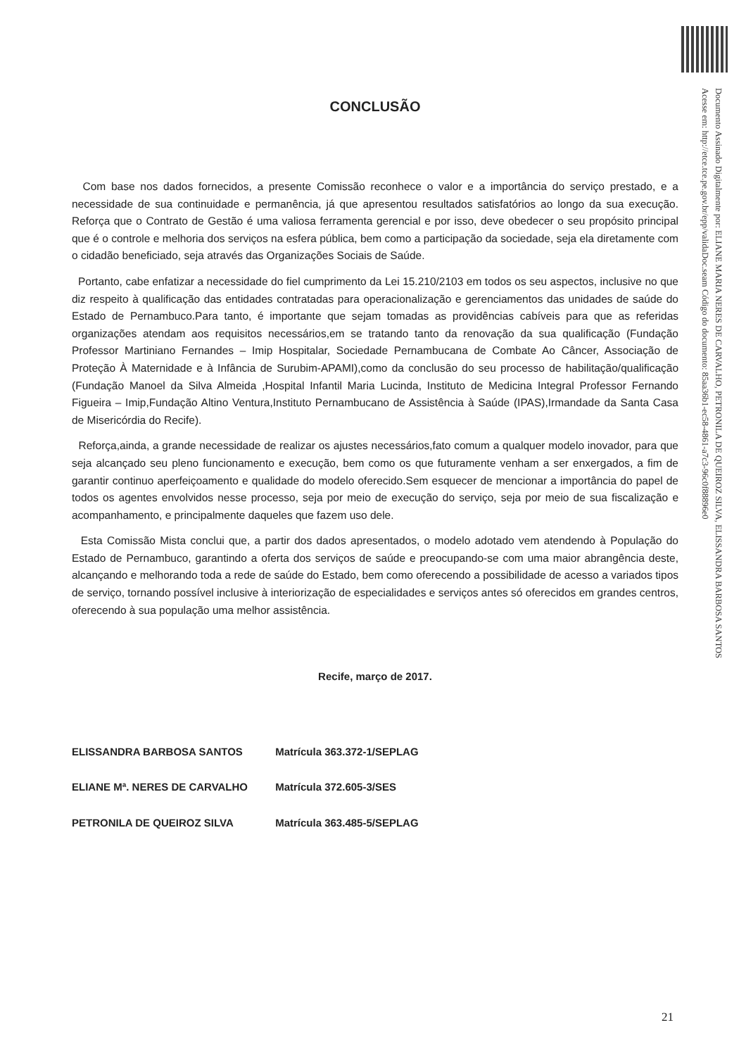Documento Assinado Digitalmente por: ELIANE MARIA NERES DE CARVALHO, PETRONILA DE QUEIROZ SILVA, ELISSANDRA BARBOSA SANTOS
Acesse em: http://etce.tce.pe.gov.br/epp/validaDoc.seam Código do documento: 85aa36b1-ec58-4861-a7c3-96c0f88896e0
CONCLUSÃO
Com base nos dados fornecidos, a presente Comissão reconhece o valor e a importância do serviço prestado, e a necessidade de sua continuidade e permanência, já que apresentou resultados satisfatórios ao longo da sua execução. Reforça que o Contrato de Gestão é uma valiosa ferramenta gerencial e por isso, deve obedecer o seu propósito principal que é o controle e melhoria dos serviços na esfera pública, bem como a participação da sociedade, seja ela diretamente com o cidadão beneficiado, seja através das Organizações Sociais de Saúde.
Portanto, cabe enfatizar a necessidade do fiel cumprimento da Lei 15.210/2103 em todos os seu aspectos, inclusive no que diz respeito à qualificação das entidades contratadas para operacionalização e gerenciamentos das unidades de saúde do Estado de Pernambuco.Para tanto, é importante que sejam tomadas as providências cabíveis para que as referidas organizações atendam aos requisitos necessários,em se tratando tanto da renovação da sua qualificação (Fundação Professor Martiniano Fernandes – Imip Hospitalar, Sociedade Pernambucana de Combate Ao Câncer, Associação de Proteção À Maternidade e à Infância de Surubim-APAMI),como da conclusão do seu processo de habilitação/qualificação (Fundação Manoel da Silva Almeida ,Hospital Infantil Maria Lucinda, Instituto de Medicina Integral Professor Fernando Figueira – Imip,Fundação Altino Ventura,Instituto Pernambucano de Assistência à Saúde (IPAS),Irmandade da Santa Casa de Misericórdia do Recife).
Reforça,ainda, a grande necessidade de realizar os ajustes necessários,fato comum a qualquer modelo inovador, para que seja alcançado seu pleno funcionamento e execução, bem como os que futuramente venham a ser enxergados, a fim de garantir continuo aperfeiçoamento e qualidade do modelo oferecido.Sem esquecer de mencionar a importância do papel de todos os agentes envolvidos nesse processo, seja por meio de execução do serviço, seja por meio de sua fiscalização e acompanhamento, e principalmente daqueles que fazem uso dele.
Esta Comissão Mista conclui que, a partir dos dados apresentados, o modelo adotado vem atendendo à População do Estado de Pernambuco, garantindo a oferta dos serviços de saúde e preocupando-se com uma maior abrangência deste, alcançando e melhorando toda a rede de saúde do Estado, bem como oferecendo a possibilidade de acesso a variados tipos de serviço, tornando possível inclusive à interiorização de especialidades e serviços antes só oferecidos em grandes centros, oferecendo à sua população uma melhor assistência.
Recife, março de 2017.
ELISSANDRA BARBOSA SANTOS Matrícula 363.372-1/SEPLAG
ELIANE Mª. NERES DE CARVALHO Matrícula 372.605-3/SES
PETRONILA DE QUEIROZ SILVA Matrícula 363.485-5/SEPLAG
21